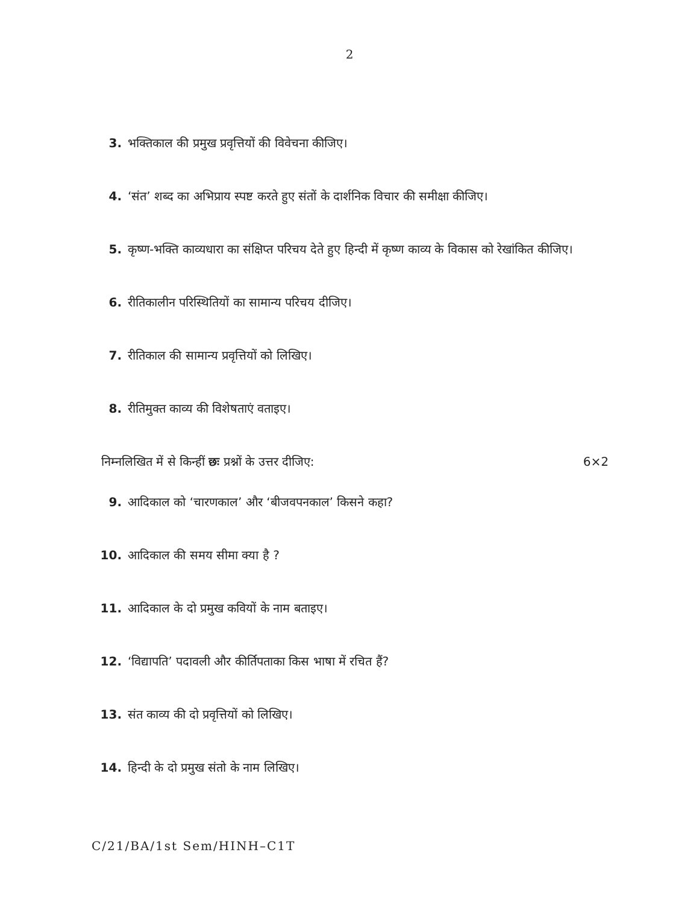2
3. भक्तिकाल की प्रमुख प्रवृत्तियों की विवेचना कीजिए।
4. ‘संत’ शब्द का अभिप्राय स्पष्ट करते हुए संतों के दार्शनिक विचार की समीक्षा कीजिए।
5. कृष्ण-भक्ति काव्यधारा का संक्षिप्त परिचय देते हुए हिन्दी में कृष्ण काव्य के विकास को रेखांकित कीजिए।
6. रीतिकालीन परिस्थितियों का सामान्य परिचय दीजिए।
7. रीतिकाल की सामान्य प्रवृत्तियों को लिखिए।
8. रीतिमुक्त काव्य की विशेषताएं वताइए।
निम्नलिखित में से किन्हीं छः प्रश्नों के उत्तर दीजिए: 6×2
9. आदिकाल को ‘चारणकाल’ और ‘बीजवपनकाल’ किसने कहा?
10. आदिकाल की समय सीमा क्या है ?
11. आदिकाल के दो प्रमुख कवियों के नाम बताइए।
12. ‘विद्यापति’ पदावली और कीर्तिपताका किस भाषा में रचित हैं?
13. संत काव्य की दो प्रवृत्तियों को लिखिए।
14. हिन्दी के दो प्रमुख संतो के नाम लिखिए।
C/21/BA/1st Sem/HINH–C1T